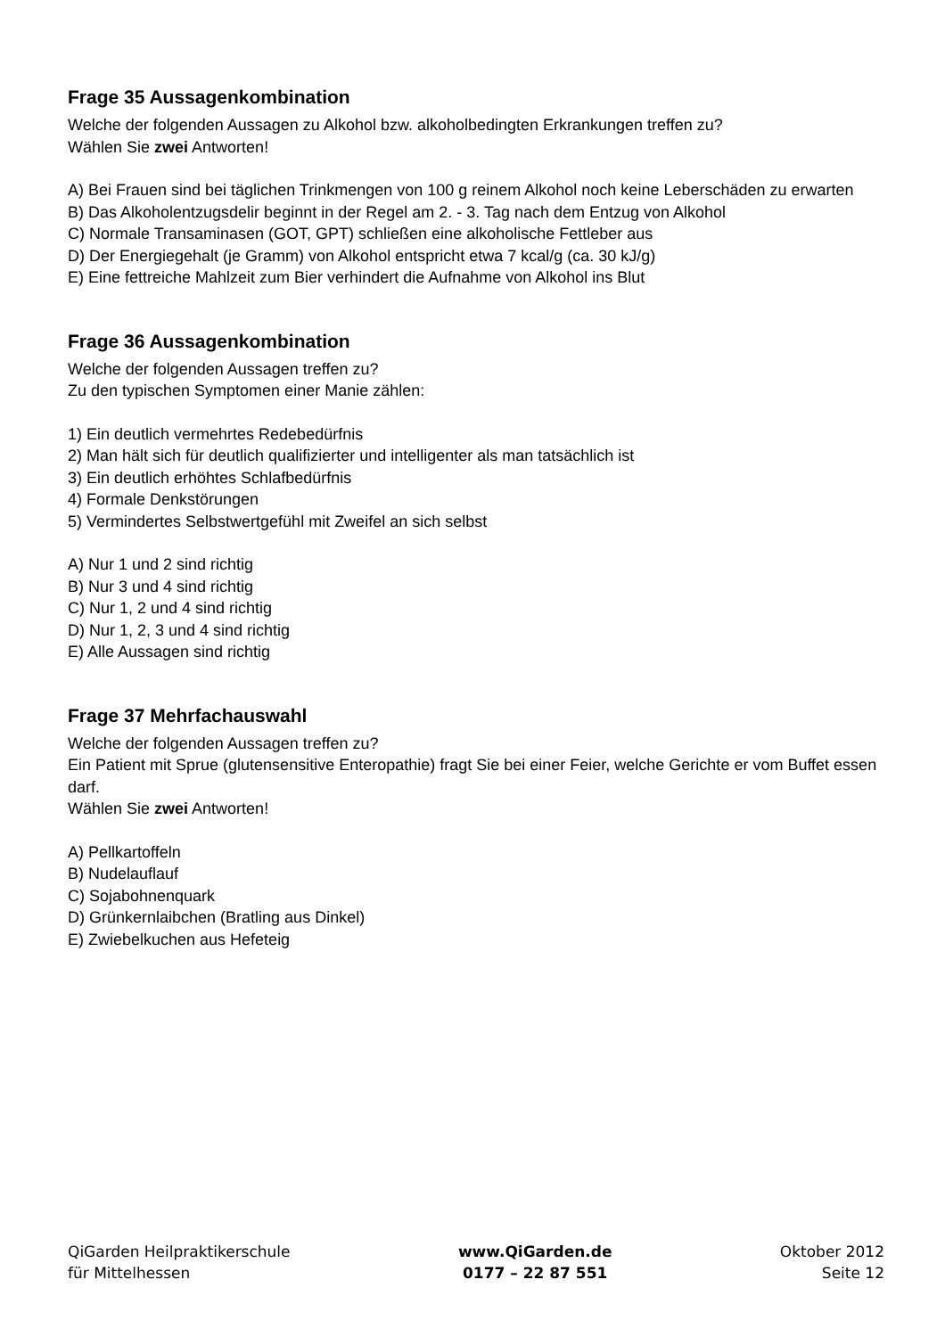Frage 35 Aussagenkombination
Welche der folgenden Aussagen zu Alkohol bzw. alkoholbedingten Erkrankungen treffen zu?
Wählen Sie zwei Antworten!
A) Bei Frauen sind bei täglichen Trinkmengen von 100 g reinem Alkohol noch keine Leberschäden zu erwarten
B) Das Alkoholentzugsdelir beginnt in der Regel am 2. - 3. Tag nach dem Entzug von Alkohol
C) Normale Transaminasen (GOT, GPT) schließen eine alkoholische Fettleber aus
D) Der Energiegehalt (je Gramm) von Alkohol entspricht etwa 7 kcal/g (ca. 30 kJ/g)
E) Eine fettreiche Mahlzeit zum Bier verhindert die Aufnahme von Alkohol ins Blut
Frage 36 Aussagenkombination
Welche der folgenden Aussagen treffen zu?
Zu den typischen Symptomen einer Manie zählen:
1) Ein deutlich vermehrtes Redebedürfnis
2) Man hält sich für deutlich qualifizierter und intelligenter als man tatsächlich ist
3) Ein deutlich erhöhtes Schlafbedürfnis
4) Formale Denkstörungen
5) Vermindertes Selbstwertgefühl mit Zweifel an sich selbst
A) Nur 1 und 2 sind richtig
B) Nur 3 und 4 sind richtig
C) Nur 1, 2 und 4 sind richtig
D) Nur 1, 2, 3 und 4 sind richtig
E) Alle Aussagen sind richtig
Frage 37 Mehrfachauswahl
Welche der folgenden Aussagen treffen zu?
Ein Patient mit Sprue (glutensensitive Enteropathie) fragt Sie bei einer Feier, welche Gerichte er vom Buffet essen darf.
Wählen Sie zwei Antworten!
A) Pellkartoffeln
B) Nudelauflauf
C) Sojabohnenquark
D) Grünkernlaibchen (Bratling aus Dinkel)
E) Zwiebelkuchen aus Hefeteig
QiGarden Heilpraktikerschule
für Mittelhessen
www.QiGarden.de
0177 – 22 87 551
Oktober 2012
Seite 12